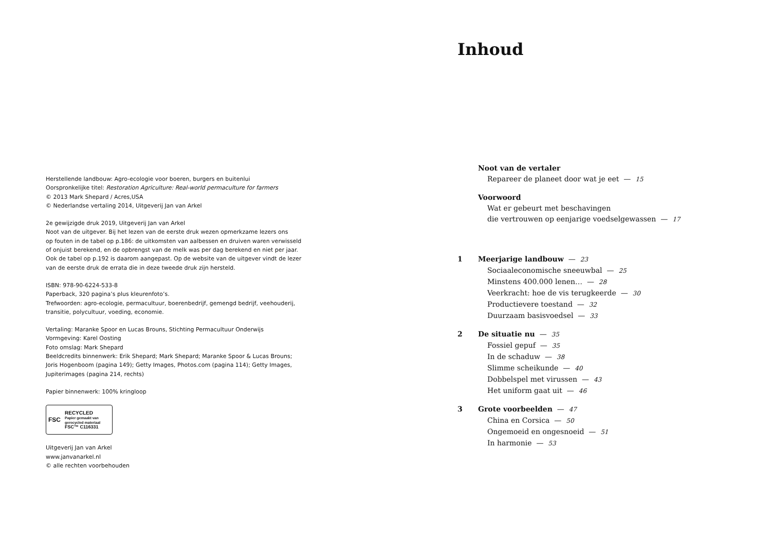Herstellende landbouw: Agro-ecologie voor boeren, burgers en buitenlui
Oorspronkelijke titel: Restoration Agriculture: Real-world permaculture for farmers
© 2013 Mark Shepard / Acres,USA
© Nederlandse vertaling 2014, Uitgeverij Jan van Arkel
2e gewijzigde druk 2019, Uitgeverij Jan van Arkel
Noot van de uitgever. Bij het lezen van de eerste druk wezen opmerkzame lezers ons
op fouten in de tabel op p.186: de uitkomsten van aalbessen en druiven waren verwisseld
of onjuist berekend, en de opbrengst van de melk was per dag berekend en niet per jaar.
Ook de tabel op p.192 is daarom aangepast. Op de website van de uitgever vindt de lezer
van de eerste druk de errata die in deze tweede druk zijn hersteld.
ISBN: 978-90-6224-533-8
Paperback, 320 pagina’s plus kleurenfoto’s.
Trefwoorden: agro-ecologie, permacultuur, boerenbedrijf, gemengd bedrijf, veehouderij,
transitie, polycultuur, voeding, economie.
Vertaling: Maranke Spoor en Lucas Brouns, Stichting Permacultuur Onderwijs
Vormgeving: Karel Oosting
Foto omslag: Mark Shepard
Beeldcredits binnenwerk: Erik Shepard; Mark Shepard; Maranke Spoor & Lucas Brouns;
Joris Hogenboom (pagina 149); Getty Images, Photos.com (pagina 114); Getty Images,
Jupiterimages (pagina 214, rechts)
Papier binnenwerk: 100% kringloop
FSC
RECYCLED
Papier gemaakt van gerecycled materiaal
FSC™ C116331
Uitgeverij Jan van Arkel
www.janvanarkel.nl
© alle rechten voorbehouden
Inhoud
Noot van de vertaler
Repareer de planeet door wat je eet — 15
Voorwoord
Wat er gebeurt met beschavingen
die vertrouwen op eenjarige voedselgewassen — 17
1 Meerjarige landbouw — 23
Sociaaleconomische sneeuwbal — 25
Minstens 400.000 lenen… — 28
Veerkracht: hoe de vis terugkeerde — 30
Productievere toestand — 32
Duurzaam basisvoedsel — 33
2 De situatie nu — 35
Fossiel gepuf — 35
In de schaduw — 38
Slimme scheikunde — 40
Dobbelspel met virussen — 43
Het uniform gaat uit — 46
3 Grote voorbeelden — 47
China en Corsica — 50
Ongemoeid en ongesnoeid — 51
In harmonie — 53